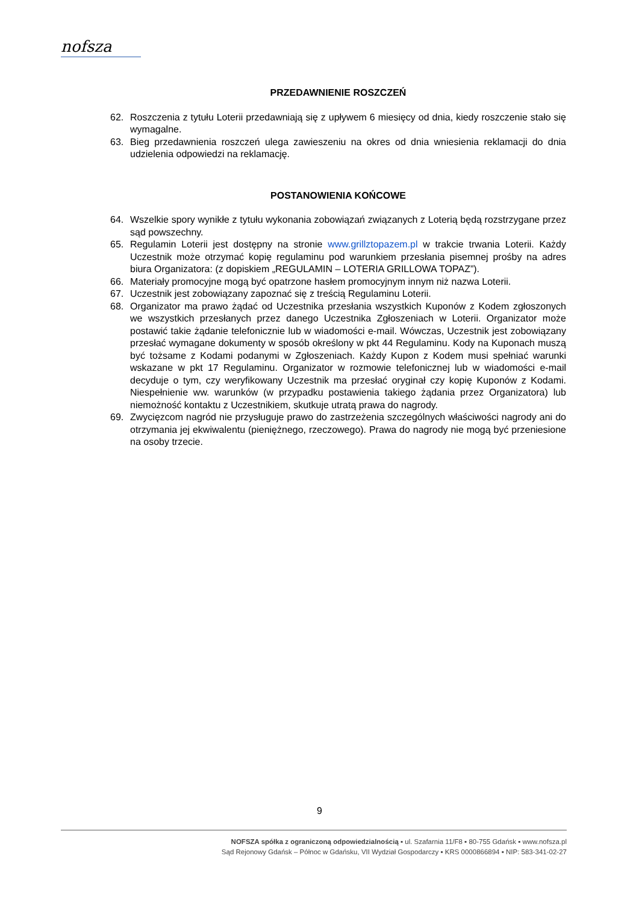nofsza
PRZEDAWNIENIE ROSZCZEŃ
62. Roszczenia z tytułu Loterii przedawniają się z upływem 6 miesięcy od dnia, kiedy roszczenie stało się wymagalne.
63. Bieg przedawnienia roszczeń ulega zawieszeniu na okres od dnia wniesienia reklamacji do dnia udzielenia odpowiedzi na reklamację.
POSTANOWIENIA KOŃCOWE
64. Wszelkie spory wynikłe z tytułu wykonania zobowiązań związanych z Loterią będą rozstrzygane przez sąd powszechny.
65. Regulamin Loterii jest dostępny na stronie www.grillztopazem.pl w trakcie trwania Loterii. Każdy Uczestnik może otrzymać kopię regulaminu pod warunkiem przesłania pisemnej prośby na adres biura Organizatora: (z dopiskiem „REGULAMIN – LOTERIA GRILLOWA TOPAZ”).
66. Materiały promocyjne mogą być opatrzone hasłem promocyjnym innym niż nazwa Loterii.
67. Uczestnik jest zobowiązany zapoznać się z treścią Regulaminu Loterii.
68. Organizator ma prawo żądać od Uczestnika przesłania wszystkich Kuponów z Kodem zgłoszonych we wszystkich przesłanych przez danego Uczestnika Zgłoszeniach w Loterii. Organizator może postawić takie żądanie telefonicznie lub w wiadomości e-mail. Wówczas, Uczestnik jest zobowiązany przesłać wymagane dokumenty w sposób określony w pkt 44 Regulaminu. Kody na Kuponach muszą być tożsame z Kodami podanymi w Zgłoszeniach. Każdy Kupon z Kodem musi spełniać warunki wskazane w pkt 17 Regulaminu. Organizator w rozmowie telefonicznej lub w wiadomości e-mail decyduje o tym, czy weryfikowany Uczestnik ma przesłać oryginał czy kopię Kuponów z Kodami. Niespełnienie ww. warunków (w przypadku postawienia takiego żądania przez Organizatora) lub niemożność kontaktu z Uczestnikiem, skutkuje utratą prawa do nagrody.
69. Zwycięzcom nagród nie przysługuje prawo do zastrzeżenia szczególnych właściwości nagrody ani do otrzymania jej ekwiwalentu (pieniężnego, rzeczowego). Prawa do nagrody nie mogą być przeniesione na osoby trzecie.
9
NOFSZA spółka z ograniczoną odpowiedzialnością ▪ ul. Szafarnia 11/F8 ▪ 80-755 Gdańsk ▪ www.nofsza.pl
Sąd Rejonowy Gdańsk – Północ w Gdańsku, VII Wydział Gospodarczy ▪ KRS 0000866894 ▪ NIP: 583-341-02-27